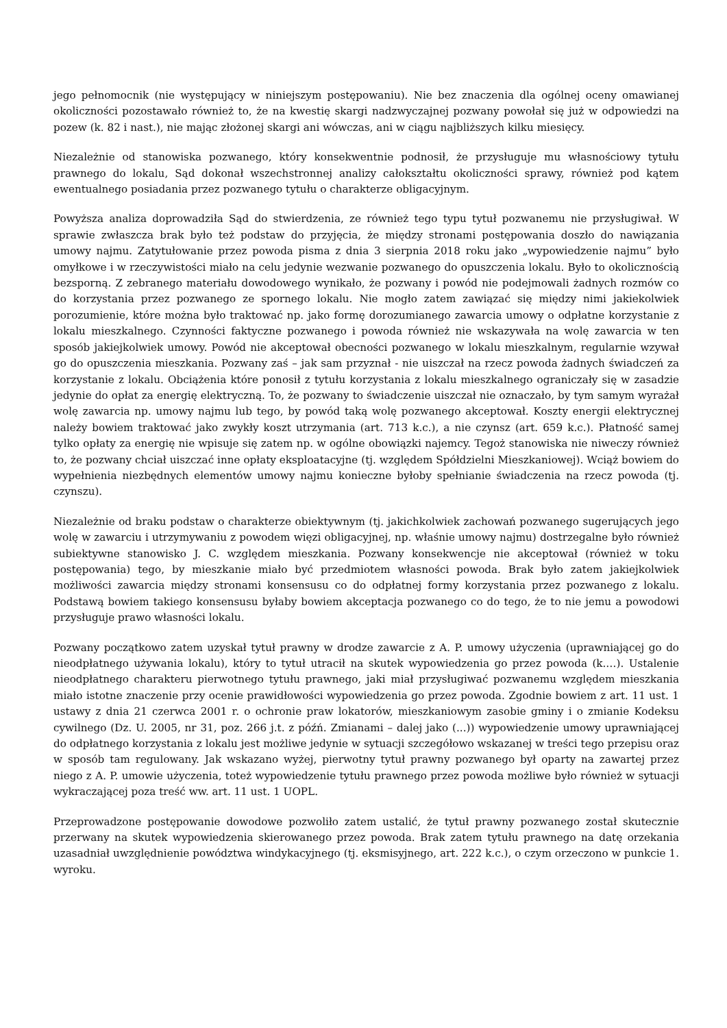jego pełnomocnik (nie występujący w niniejszym postępowaniu). Nie bez znaczenia dla ogólnej oceny omawianej okoliczności pozostawało również to, że na kwestię skargi nadzwyczajnej pozwany powołał się już w odpowiedzi na pozew (k. 82 i nast.), nie mając złożonej skargi ani wówczas, ani w ciągu najbliższych kilku miesięcy.
Niezależnie od stanowiska pozwanego, który konsekwentnie podnosił, że przysługuje mu własnościowy tytułu prawnego do lokalu, Sąd dokonał wszechstronnej analizy całokształtu okoliczności sprawy, również pod kątem ewentualnego posiadania przez pozwanego tytułu o charakterze obligacyjnym.
Powyższa analiza doprowadziła Sąd do stwierdzenia, ze również tego typu tytuł pozwanemu nie przysługiwał. W sprawie zwłaszcza brak było też podstaw do przyjęcia, że między stronami postępowania doszło do nawiązania umowy najmu. Zatytułowanie przez powoda pisma z dnia 3 sierpnia 2018 roku jako „wypowiedzenie najmu” było omyłkowe i w rzeczywistości miało na celu jedynie wezwanie pozwanego do opuszczenia lokalu. Było to okolicznością bezsporną. Z zebranego materiału dowodowego wynikało, że pozwany i powód nie podejmowali żadnych rozmów co do korzystania przez pozwanego ze spornego lokalu. Nie mogło zatem zawiązać się między nimi jakiekolwiek porozumienie, które można było traktować np. jako formę dorozumianego zawarcia umowy o odpłatne korzystanie z lokalu mieszkalnego. Czynności faktyczne pozwanego i powoda również nie wskazywała na wolę zawarcia w ten sposób jakiejkolwiek umowy. Powód nie akceptował obecności pozwanego w lokalu mieszkalnym, regularnie wzywał go do opuszczenia mieszkania. Pozwany zaś – jak sam przyznał - nie uiszczał na rzecz powoda żadnych świadczeń za korzystanie z lokalu. Obciążenia które ponosił z tytułu korzystania z lokalu mieszkalnego ograniczały się w zasadzie jedynie do opłat za energię elektryczną. To, że pozwany to świadczenie uiszczał nie oznaczało, by tym samym wyrażał wolę zawarcia np. umowy najmu lub tego, by powód taką wolę pozwanego akceptował. Koszty energii elektrycznej należy bowiem traktować jako zwykły koszt utrzymania (art. 713 k.c.), a nie czynsz (art. 659 k.c.). Płatność samej tylko opłaty za energię nie wpisuje się zatem np. w ogólne obowiązki najemcy. Tegoż stanowiska nie niweczy również to, że pozwany chciał uiszczać inne opłaty eksploatacyjne (tj. względem Spółdzielni Mieszkaniowej). Wciąż bowiem do wypełnienia niezbędnych elementów umowy najmu konieczne byłoby spełnianie świadczenia na rzecz powoda (tj. czynszu).
Niezależnie od braku podstaw o charakterze obiektywnym (tj. jakichkolwiek zachowań pozwanego sugerujących jego wolę w zawarciu i utrzymywaniu z powodem więzi obligacyjnej, np. właśnie umowy najmu) dostrzegalne było również subiektywne stanowisko J. C. względem mieszkania. Pozwany konsekwencje nie akceptował (również w toku postępowania) tego, by mieszkanie miało być przedmiotem własności powoda. Brak było zatem jakiejkolwiek możliwości zawarcia między stronami konsensusu co do odpłatnej formy korzystania przez pozwanego z lokalu. Podstawą bowiem takiego konsensusu byłaby bowiem akceptacja pozwanego co do tego, że to nie jemu a powodowi przysługuje prawo własności lokalu.
Pozwany początkowo zatem uzyskał tytuł prawny w drodze zawarcie z A. P. umowy użyczenia (uprawniającej go do nieodpłatnego używania lokalu), który to tytuł utracił na skutek wypowiedzenia go przez powoda (k.…). Ustalenie nieodpłatnego charakteru pierwotnego tytułu prawnego, jaki miał przysługiwać pozwanemu względem mieszkania miało istotne znaczenie przy ocenie prawidłowości wypowiedzenia go przez powoda. Zgodnie bowiem z art. 11 ust. 1 ustawy z dnia 21 czerwca 2001 r. o ochronie praw lokatorów, mieszkaniowym zasobie gminy i o zmianie Kodeksu cywilnego (Dz. U. 2005, nr 31, poz. 266 j.t. z późń. Zmianami – dalej jako (...)) wypowiedzenie umowy uprawniającej do odpłatnego korzystania z lokalu jest możliwe jedynie w sytuacji szczegółowo wskazanej w treści tego przepisu oraz w sposób tam regulowany. Jak wskazano wyżej, pierwotny tytuł prawny pozwanego był oparty na zawartej przez niego z A. P. umowie użyczenia, toteż wypowiedzenie tytułu prawnego przez powoda możliwe było również w sytuacji wykraczającej poza treść ww. art. 11 ust. 1 UOPL.
Przeprowadzone postępowanie dowodowe pozwoliło zatem ustalić, że tytuł prawny pozwanego został skutecznie przerwany na skutek wypowiedzenia skierowanego przez powoda. Brak zatem tytułu prawnego na datę orzekania uzasadniał uwzględnienie powództwa windykacyjnego (tj. eksmisyjnego, art. 222 k.c.), o czym orzeczono w punkcie 1. wyroku.